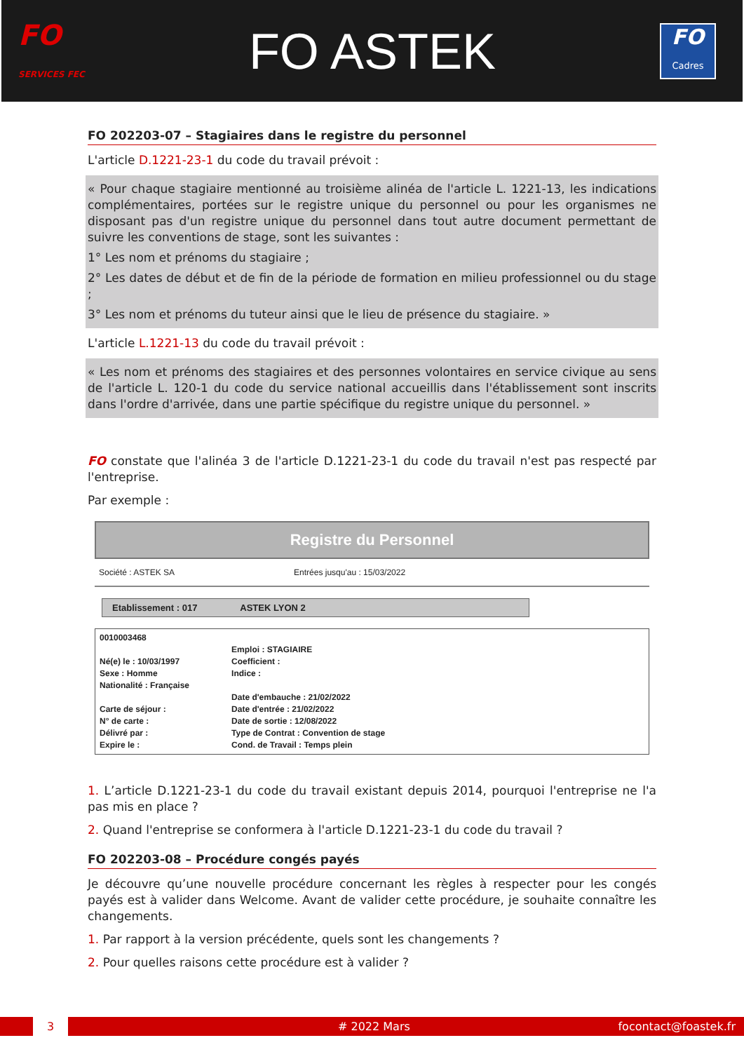FO
SERVICES FEC
FO ASTEK
FO
Cadres
FO 202203-07 – Stagiaires dans le registre du personnel
L'article D.1221-23-1 du code du travail prévoit :
« Pour chaque stagiaire mentionné au troisième alinéa de l'article L. 1221-13, les indications complémentaires, portées sur le registre unique du personnel ou pour les organismes ne disposant pas d'un registre unique du personnel dans tout autre document permettant de suivre les conventions de stage, sont les suivantes :
1° Les nom et prénoms du stagiaire ;
2° Les dates de début et de fin de la période de formation en milieu professionnel ou du stage ;
3° Les nom et prénoms du tuteur ainsi que le lieu de présence du stagiaire. »
L'article L.1221-13 du code du travail prévoit :
« Les nom et prénoms des stagiaires et des personnes volontaires en service civique au sens de l'article L. 120-1 du code du service national accueillis dans l'établissement sont inscrits dans l'ordre d'arrivée, dans une partie spécifique du registre unique du personnel. »
FO constate que l'alinéa 3 de l'article D.1221-23-1 du code du travail n'est pas respecté par l'entreprise.
Par exemple :
Registre du Personnel
Société : ASTEK SA Entrées jusqu'au : 15/03/2022
Etablissement : 017 ASTEK LYON 2
0010003468
Né(e) le : 10/03/1997
Sexe : Homme
Nationalité : Française
Carte de séjour :
N° de carte :
Délivré par :
Expire le :
Emploi : STAGIAIRE
Coefficient :
Indice :
Date d'embauche : 21/02/2022
Date d'entrée : 21/02/2022
Date de sortie : 12/08/2022
Type de Contrat : Convention de stage
Cond. de Travail : Temps plein
1. L’article D.1221-23-1 du code du travail existant depuis 2014, pourquoi l'entreprise ne l'a pas mis en place ?
2. Quand l'entreprise se conformera à l'article D.1221-23-1 du code du travail ?
FO 202203-08 – Procédure congés payés
Je découvre qu’une nouvelle procédure concernant les règles à respecter pour les congés payés est à valider dans Welcome. Avant de valider cette procédure, je souhaite connaître les changements.
1. Par rapport à la version précédente, quels sont les changements ?
2. Pour quelles raisons cette procédure est à valider ?
3
# 2022 Mars focontact@foastek.fr